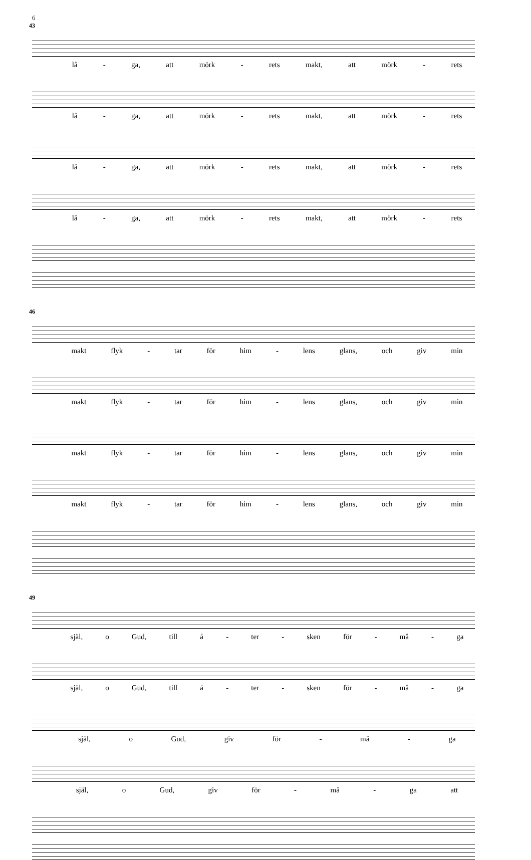6
43
lå - ga, att mörk - rets makt, att mörk - rets
lå - ga, att mörk - rets makt, att mörk - rets
lå - ga, att mörk - rets makt, att mörk - rets
lå - ga, att mörk - rets makt, att mörk - rets
46
makt flyk - tar för him - lens glans, och giv min
makt flyk - tar för him - lens glans, och giv min
makt flyk - tar för him - lens glans, och giv min
makt flyk - tar för him - lens glans, och giv min
49
själ, o Gud, till å - ter - sken för - må - ga
själ, o Gud, till å - ter - sken för - må - ga
själ, o Gud, giv för - må - ga
själ, o Gud, giv för - må - ga att